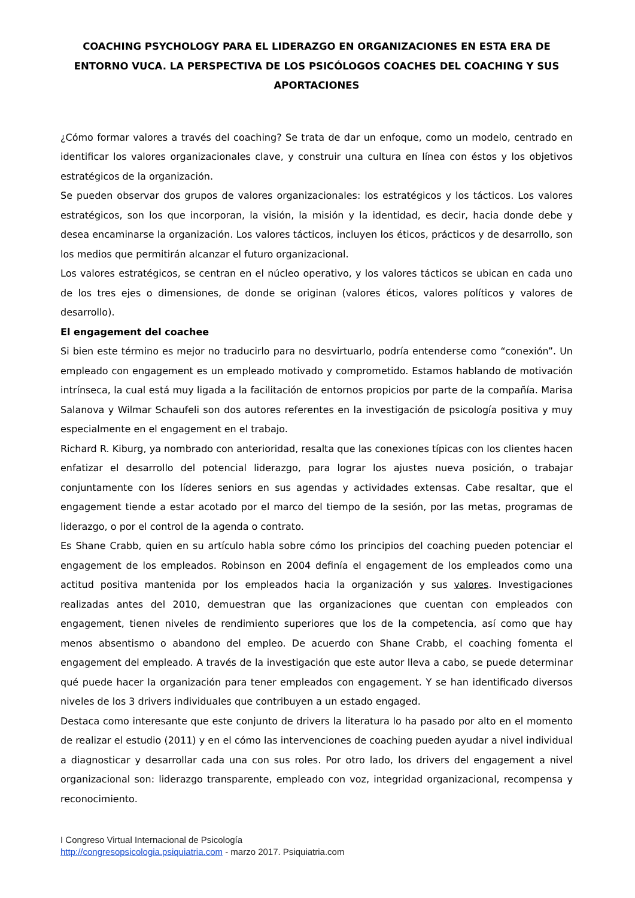COACHING PSYCHOLOGY PARA EL LIDERAZGO EN ORGANIZACIONES EN ESTA ERA DE ENTORNO VUCA. LA PERSPECTIVA DE LOS PSICÓLOGOS COACHES DEL COACHING Y SUS APORTACIONES
¿Cómo formar valores a través del coaching? Se trata de dar un enfoque, como un modelo, centrado en identificar los valores organizacionales clave, y construir una cultura en línea con éstos y los objetivos estratégicos de la organización.
Se pueden observar dos grupos de valores organizacionales: los estratégicos y los tácticos. Los valores estratégicos, son los que incorporan, la visión, la misión y la identidad, es decir, hacia donde debe y desea encaminarse la organización. Los valores tácticos, incluyen los éticos, prácticos y de desarrollo, son los medios que permitirán alcanzar el futuro organizacional.
Los valores estratégicos, se centran en el núcleo operativo, y los valores tácticos se ubican en cada uno de los tres ejes o dimensiones, de donde se originan (valores éticos, valores políticos y valores de desarrollo).
El engagement del coachee
Si bien este término es mejor no traducirlo para no desvirtuarlo, podría entenderse como “conexión”. Un empleado con engagement es un empleado motivado y comprometido. Estamos hablando de motivación intrínseca, la cual está muy ligada a la facilitación de entornos propicios por parte de la compañía. Marisa Salanova y Wilmar Schaufeli son dos autores referentes en la investigación de psicología positiva y muy especialmente en el engagement en el trabajo.
Richard R. Kiburg, ya nombrado con anterioridad, resalta que las conexiones típicas con los clientes hacen enfatizar el desarrollo del potencial liderazgo, para lograr los ajustes nueva posición, o trabajar conjuntamente con los líderes seniors en sus agendas y actividades extensas. Cabe resaltar, que el engagement tiende a estar acotado por el marco del tiempo de la sesión, por las metas, programas de liderazgo, o por el control de la agenda o contrato.
Es Shane Crabb, quien en su artículo habla sobre cómo los principios del coaching pueden potenciar el engagement de los empleados. Robinson en 2004 definía el engagement de los empleados como una actitud positiva mantenida por los empleados hacia la organización y sus valores. Investigaciones realizadas antes del 2010, demuestran que las organizaciones que cuentan con empleados con engagement, tienen niveles de rendimiento superiores que los de la competencia, así como que hay menos absentismo o abandono del empleo. De acuerdo con Shane Crabb, el coaching fomenta el engagement del empleado. A través de la investigación que este autor lleva a cabo, se puede determinar qué puede hacer la organización para tener empleados con engagement. Y se han identificado diversos niveles de los 3 drivers individuales que contribuyen a un estado engaged.
Destaca como interesante que este conjunto de drivers la literatura lo ha pasado por alto en el momento de realizar el estudio (2011) y en el cómo las intervenciones de coaching pueden ayudar a nivel individual a diagnosticar y desarrollar cada una con sus roles. Por otro lado, los drivers del engagement a nivel organizacional son: liderazgo transparente, empleado con voz, integridad organizacional, recompensa y reconocimiento.
I Congreso Virtual Internacional de Psicología
http://congresopsicologia.psiquiatria.com - marzo 2017. Psiquiatria.com